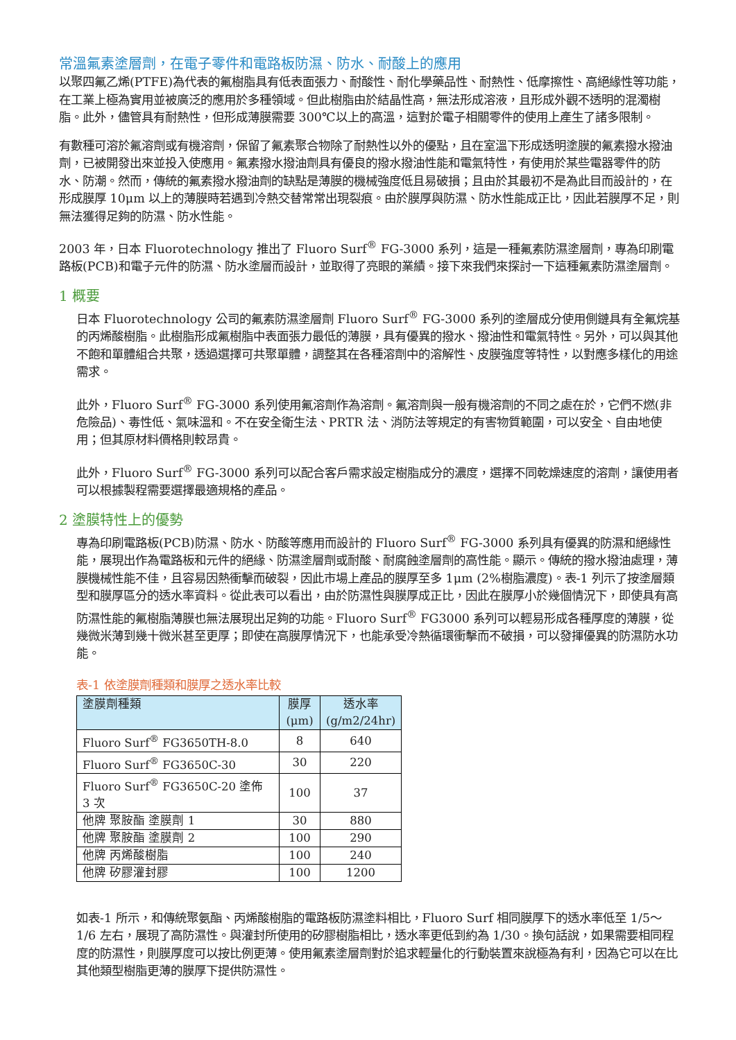常溫氟素塗層劑，在電子零件和電路板防濕、防水、耐酸上的應用
以聚四氟乙烯(PTFE)為代表的氟樹脂具有低表面張力、耐酸性、耐化學藥品性、耐熱性、低摩擦性、高絕緣性等功能，在工業上極為實用並被廣泛的應用於多種領域。但此樹脂由於結晶性高，無法形成溶液，且形成外觀不透明的混濁樹脂。此外，儘管具有耐熱性，但形成薄膜需要 300℃以上的高溫，這對於電子相關零件的使用上產生了諸多限制。
有數種可溶於氟溶劑或有機溶劑，保留了氟素聚合物除了耐熱性以外的優點，且在室溫下形成透明塗膜的氟素撥水撥油劑，已被開發出來並投入使應用。氟素撥水撥油劑具有優良的撥水撥油性能和電氣特性，有使用於某些電器零件的防水、防潮。然而，傳統的氟素撥水撥油劑的缺點是薄膜的機械強度低且易破損；且由於其最初不是為此目而設計的，在形成膜厚 10μm 以上的薄膜時若遇到冷熱交替常常出現裂痕。由於膜厚與防濕、防水性能成正比，因此若膜厚不足，則無法獲得足夠的防濕、防水性能。
2003 年，日本 Fluorotechnology 推出了 Fluoro Surf<sup>®</sup> FG-3000 系列，這是一種氟素防濕塗層劑，專為印刷電路板(PCB)和電子元件的防濕、防水塗層而設計，並取得了亮眼的業績。接下來我們來探討一下這種氟素防濕塗層劑。
1 概要
日本 Fluorotechnology 公司的氟素防濕塗層劑 Fluoro Surf<sup>®</sup> FG-3000 系列的塗層成分使用側鏈具有全氟烷基的丙烯酸樹脂。此樹脂形成氟樹脂中表面張力最低的薄膜，具有優異的撥水、撥油性和電氣特性。另外，可以與其他不飽和單體組合共聚，透過選擇可共聚單體，調整其在各種溶劑中的溶解性、皮膜強度等特性，以對應多樣化的用途需求。
此外，Fluoro Surf<sup>®</sup> FG-3000 系列使用氟溶劑作為溶劑。氟溶劑與一般有機溶劑的不同之處在於，它們不燃(非危險品)、毒性低、氣味溫和。不在安全衛生法、PRTR 法、消防法等規定的有害物質範圍，可以安全、自由地使用；但其原材料價格則較昂貴。
此外，Fluoro Surf<sup>®</sup> FG-3000 系列可以配合客戶需求設定樹脂成分的濃度，選擇不同乾燥速度的溶劑，讓使用者可以根據製程需要選擇最適規格的產品。
2 塗膜特性上的優勢
專為印刷電路板(PCB)防濕、防水、防酸等應用而設計的 Fluoro Surf<sup>®</sup> FG-3000 系列具有優異的防濕和絕緣性能，展現出作為電路板和元件的絕緣、防濕塗層劑或耐酸、耐腐蝕塗層劑的高性能。顯示。傳統的撥水撥油處理，薄膜機械性能不佳，且容易因熱衝擊而破裂，因此市場上產品的膜厚至多 1μm (2%樹脂濃度)。表-1 列示了按塗層類型和膜厚區分的透水率資料。從此表可以看出，由於防濕性與膜厚成正比，因此在膜厚小於幾個情況下，即使具有高防濕性能的氟樹脂薄膜也無法展現出足夠的功能。Fluoro Surf<sup>®</sup> FG3000 系列可以輕易形成各種厚度的薄膜，從幾微米薄到幾十微米甚至更厚；即使在高膜厚情況下，也能承受冷熱循環衝擊而不破損，可以發揮優異的防濕防水功能。
表-1 依塗膜劑種類和膜厚之透水率比較
| 塗膜劑種類 | 膜厚 (μm) | 透水率 (g/m2/24hr) |
| --- | --- | --- |
| Fluoro Surf<sup>®</sup> FG3650TH-8.0 | 8 | 640 |
| Fluoro Surf<sup>®</sup> FG3650C-30 | 30 | 220 |
| Fluoro Surf<sup>®</sup> FG3650C-20 塗佈 3 次 | 100 | 37 |
| 他牌 聚胺酯 塗膜劑 1 | 30 | 880 |
| 他牌 聚胺酯 塗膜劑 2 | 100 | 290 |
| 他牌 丙烯酸樹脂 | 100 | 240 |
| 他牌 矽膠灌封膠 | 100 | 1200 |
如表-1 所示，和傳統聚氨酯、丙烯酸樹脂的電路板防濕塗料相比，Fluoro Surf 相同膜厚下的透水率低至 1/5～1/6 左右，展現了高防濕性。與灌封所使用的矽膠樹脂相比，透水率更低到約為 1/30。換句話說，如果需要相同程度的防濕性，則膜厚度可以按比例更薄。使用氟素塗層劑對於追求輕量化的行動裝置來說極為有利，因為它可以在比其他類型樹脂更薄的膜厚下提供防濕性。